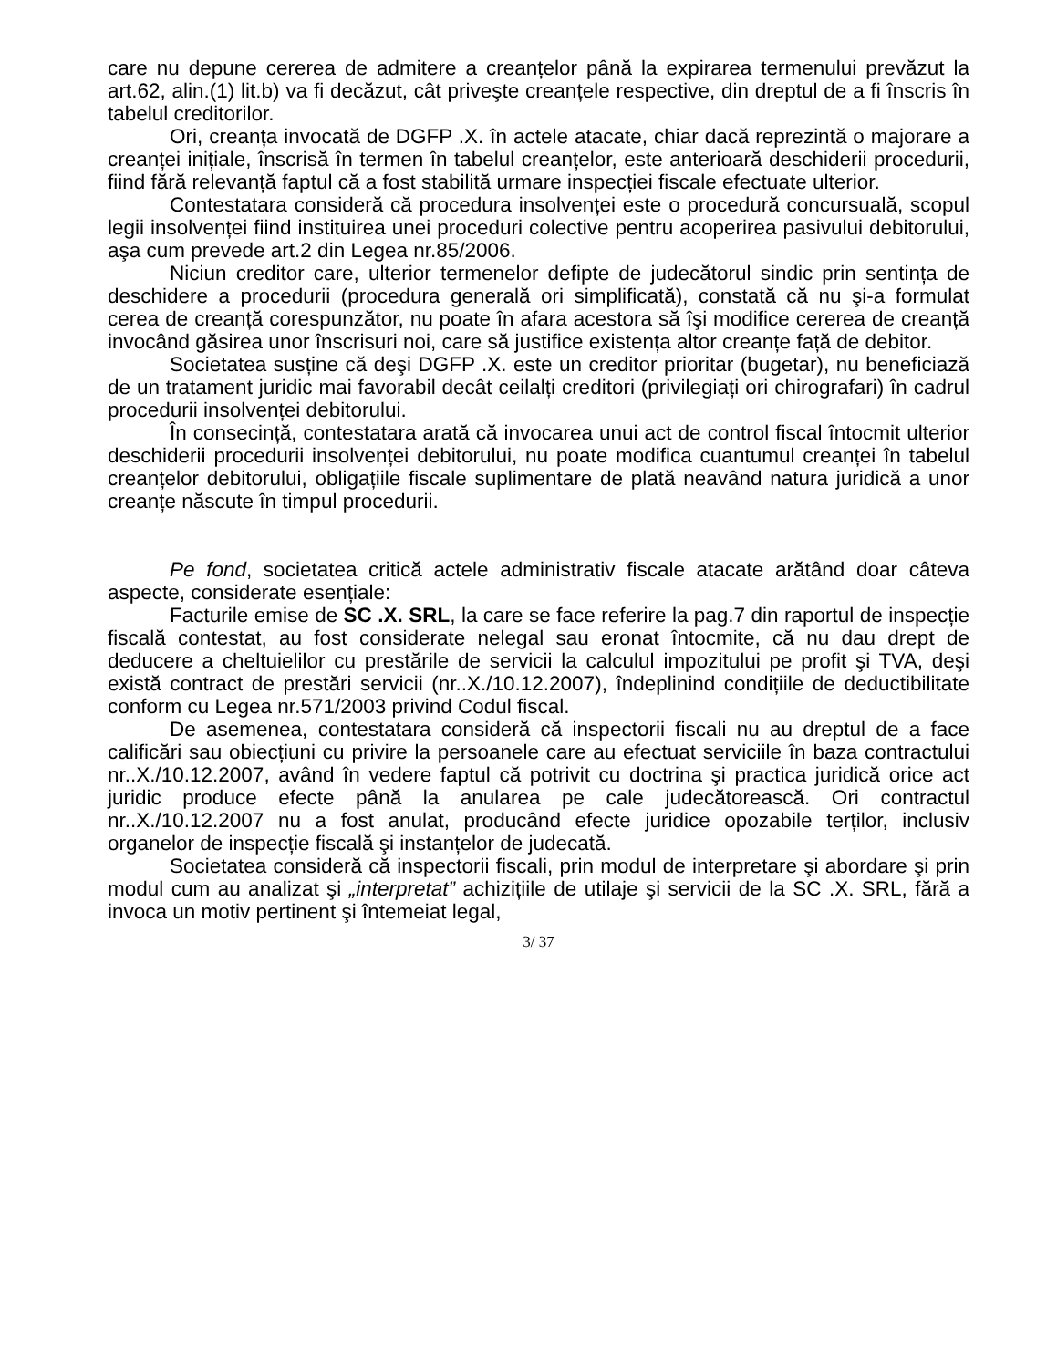care nu depune cererea de admitere a creanțelor până la expirarea termenului prevăzut la art.62, alin.(1) lit.b) va fi decăzut, cât priveşte creanțele respective, din dreptul de a fi înscris în tabelul creditorilor.
Ori, creanța invocată de DGFP .X. în actele atacate, chiar dacă reprezintă o majorare a creanței inițiale, înscrisă în termen în tabelul creanțelor, este anterioară deschiderii procedurii, fiind fără relevanță faptul că a fost stabilită urmare inspecției fiscale efectuate ulterior.
Contestatara consideră că procedura insolvenței este o procedură concursuală, scopul legii insolvenței fiind instituirea unei proceduri colective pentru acoperirea pasivului debitorului, aşa cum prevede art.2 din Legea nr.85/2006.
Niciun creditor care, ulterior termenelor defipte de judecătorul sindic prin sentința de deschidere a procedurii (procedura generală ori simplificată), constată că nu şi-a formulat cerea de creanță corespunzător, nu poate în afara acestora să îşi modifice cererea de creanță invocând găsirea unor înscrisuri noi, care să justifice existența altor creanțe față de debitor.
Societatea susține că deşi DGFP .X. este un creditor prioritar (bugetar), nu beneficiază de un tratament juridic mai favorabil decât ceilalți creditori (privilegiați ori chirografari) în cadrul procedurii insolvenței debitorului.
În consecință, contestatara arată că invocarea unui act de control fiscal întocmit ulterior deschiderii procedurii insolvenței debitorului, nu poate modifica cuantumul creanței în tabelul creanțelor debitorului, obligațiile fiscale suplimentare de plată neavând natura juridică a unor creanțe născute în timpul procedurii.
Pe fond, societatea critică actele administrativ fiscale atacate arătând doar câteva aspecte, considerate esențiale:
Facturile emise de SC .X. SRL, la care se face referire la pag.7 din raportul de inspecție fiscală contestat, au fost considerate nelegal sau eronat întocmite, că nu dau drept de deducere a cheltuielilor cu prestările de servicii la calculul impozitului pe profit şi TVA, deşi există contract de prestări servicii (nr..X./10.12.2007), îndeplinind condițiile de deductibilitate conform cu Legea nr.571/2003 privind Codul fiscal.
De asemenea, contestatara consideră că inspectorii fiscali nu au dreptul de a face calificări sau obiecțiuni cu privire la persoanele care au efectuat serviciile în baza contractului nr..X./10.12.2007, având în vedere faptul că potrivit cu doctrina şi practica juridică orice act juridic produce efecte până la anularea pe cale judecătorească. Ori contractul nr..X./10.12.2007 nu a fost anulat, producând efecte juridice opozabile terților, inclusiv organelor de inspecție fiscală şi instanțelor de judecată.
Societatea consideră că inspectorii fiscali, prin modul de interpretare şi abordare şi prin modul cum au analizat şi „interpretat” achizițiile de utilaje şi servicii de la SC .X. SRL, fără a invoca un motiv pertinent şi întemeiat legal,
3/ 37